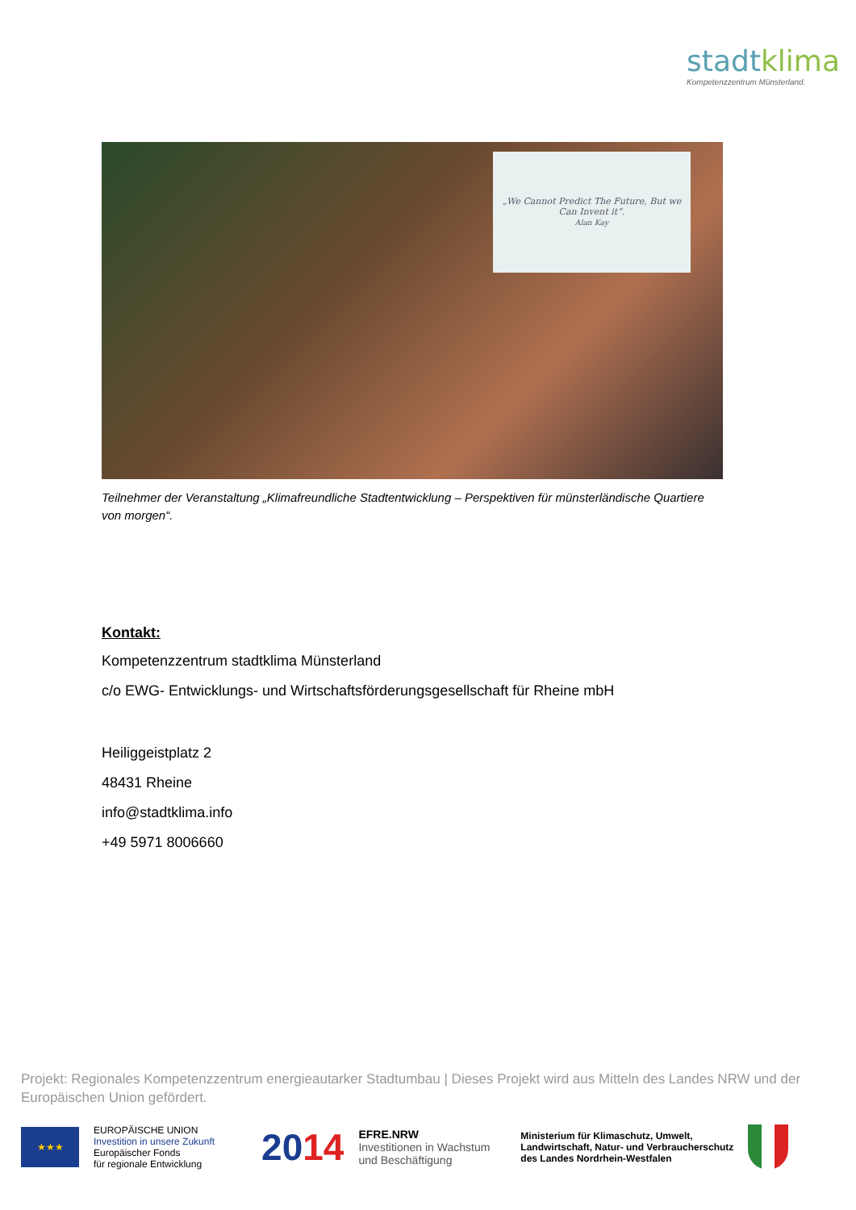stadtklima
Kompetenzzentrum Münsterland.
„We Cannot Predict The Future, But we Can Invent it“.
Alan Kay
Teilnehmer der Veranstaltung „Klimafreundliche Stadtentwicklung – Perspektiven für münsterländische Quartiere von morgen“.
Kontakt:
Kompetenzzentrum stadtklima Münsterland
c/o EWG- Entwicklungs- und Wirtschaftsförderungsgesellschaft für Rheine mbH
Heiliggeistplatz 2
48431 Rheine
info@stadtklima.info
+49 5971 8006660
Projekt: Regionales Kompetenzzentrum energieautarker Stadtumbau | Dieses Projekt wird aus Mitteln des Landes NRW und der Europäischen Union gefördert.
★★★
EUROPÄISCHE UNION
Investition in unsere Zukunft
Europäischer Fonds
für regionale Entwicklung
2014
EFRE.NRW
Investitionen in Wachstum
und Beschäftigung
Ministerium für Klimaschutz, Umwelt,
Landwirtschaft, Natur- und Verbraucherschutz
des Landes Nordrhein-Westfalen